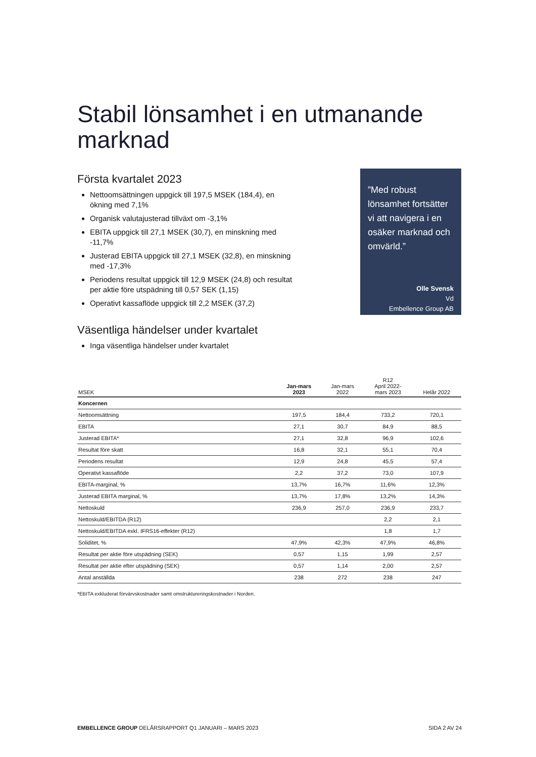Stabil lönsamhet i en utmanande marknad
Första kvartalet 2023
Nettoomsättningen uppgick till 197,5 MSEK (184,4), en ökning med 7,1%
Organisk valutajusterad tillväxt om -3,1%
EBITA uppgick till 27,1 MSEK (30,7), en minskning med -11,7%
Justerad EBITA uppgick till 27,1 MSEK (32,8), en minskning med -17,3%
Periodens resultat uppgick till 12,9 MSEK (24,8) och resultat per aktie före utspädning till 0,57 SEK (1,15)
Operativt kassaflöde uppgick till 2,2 MSEK (37,2)
Väsentliga händelser under kvartalet
Inga väsentliga händelser under kvartalet
”Med robust lönsamhet fortsätter vi att navigera i en osäker marknad och omvärld.”
Olle Svensk
Vd
Embellence Group AB
| MSEK | Jan-mars 2023 | Jan-mars 2022 | R12 April 2022- mars 2023 | Helår 2022 |
| --- | --- | --- | --- | --- |
| Koncernen | | | | |
| Nettoomsättning | 197,5 | 184,4 | 733,2 | 720,1 |
| EBITA | 27,1 | 30,7 | 84,9 | 88,5 |
| Justerad EBITA* | 27,1 | 32,8 | 96,9 | 102,6 |
| Resultat före skatt | 16,8 | 32,1 | 55,1 | 70,4 |
| Periodens resultat | 12,9 | 24,8 | 45,5 | 57,4 |
| Operativt kassaflöde | 2,2 | 37,2 | 73,0 | 107,9 |
| EBITA-marginal, % | 13,7% | 16,7% | 11,6% | 12,3% |
| Justerad EBITA marginal, % | 13,7% | 17,8% | 13,2% | 14,3% |
| Nettoskuld | 236,9 | 257,0 | 236,9 | 233,7 |
| Nettoskuld/EBITDA (R12) | | | 2,2 | 2,1 |
| Nettoskuld/EBITDA exkl. IFRS16-effekter (R12) | | | 1,8 | 1,7 |
| Soliditet, % | 47,9% | 42,3% | 47,9% | 46,8% |
| Resultat per aktie före utspädning (SEK) | 0,57 | 1,15 | 1,99 | 2,57 |
| Resultat per aktie efter utspädning (SEK) | 0,57 | 1,14 | 2,00 | 2,57 |
| Antal anställda | 238 | 272 | 238 | 247 |
*EBITA exkluderat förvärvskostnader samt omstruktureringskostnader i Norden.
EMBELLENCE GROUP DELÅRSRAPPORT Q1 JANUARI – MARS 2023 SIDA 2 AV 24